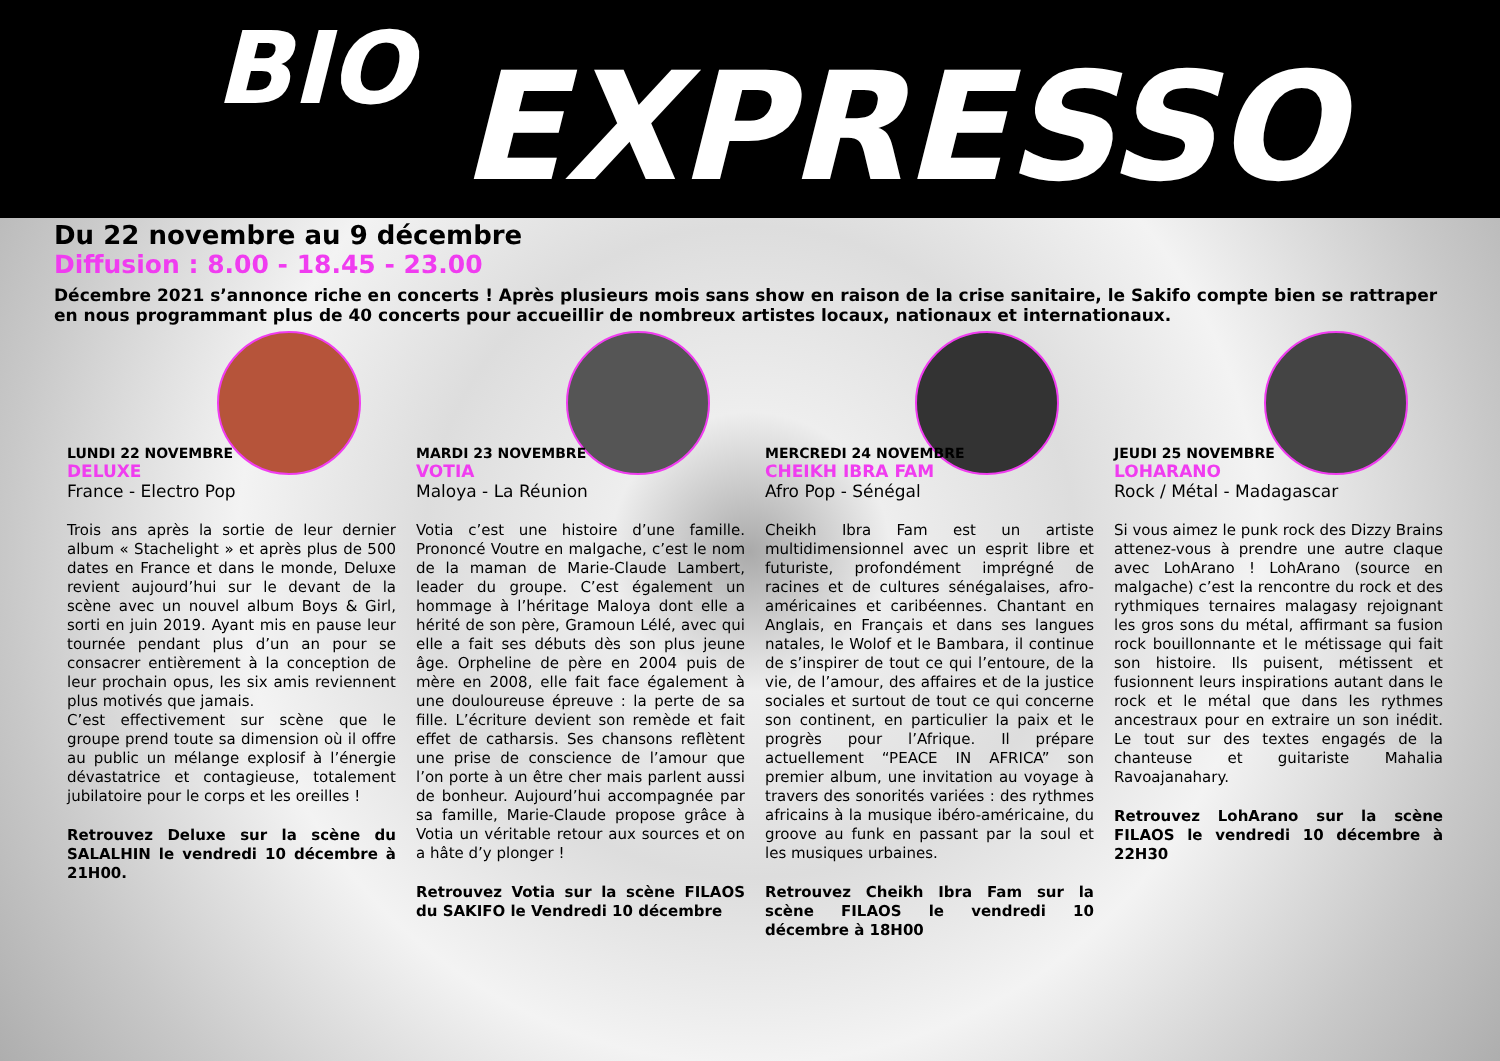BIO EXPRESSO
Du 22 novembre au 9 décembre
Diffusion : 8.00 - 18.45 - 23.00
Décembre 2021 s’annonce riche en concerts ! Après plusieurs mois sans show en raison de la crise sanitaire, le Sakifo compte bien se rattraper en nous programmant plus de 40 concerts pour accueillir de nombreux artistes locaux, nationaux et internationaux.
LUNDI 22 NOVEMBRE
DELUXE
France - Electro Pop
Trois ans après la sortie de leur dernier album « Stachelight » et après plus de 500 dates en France et dans le monde, Deluxe revient aujourd’hui sur le devant de la scène avec un nouvel album Boys & Girl, sorti en juin 2019. Ayant mis en pause leur tournée pendant plus d’un an pour se consacrer entièrement à la conception de leur prochain opus, les six amis reviennent plus motivés que jamais.
C’est effectivement sur scène que le groupe prend toute sa dimension où il offre au public un mélange explosif à l’énergie dévastatrice et contagieuse, totalement jubilatoire pour le corps et les oreilles !
Retrouvez Deluxe sur la scène du SALALHIN le vendredi 10 décembre à 21H00.
MARDI 23 NOVEMBRE
VOTIA
Maloya - La Réunion
Votia c’est une histoire d’une famille. Prononcé Voutre en malgache, c’est le nom de la maman de Marie-Claude Lambert, leader du groupe. C’est également un hommage à l’héritage Maloya dont elle a hérité de son père, Gramoun Lélé, avec qui elle a fait ses débuts dès son plus jeune âge. Orpheline de père en 2004 puis de mère en 2008, elle fait face également à une douloureuse épreuve : la perte de sa fille. L’écriture devient son remède et fait effet de catharsis. Ses chansons reflètent une prise de conscience de l’amour que l’on porte à un être cher mais parlent aussi de bonheur. Aujourd’hui accompagnée par sa famille, Marie-Claude propose grâce à Votia un véritable retour aux sources et on a hâte d’y plonger !
Retrouvez Votia sur la scène FILAOS du SAKIFO le Vendredi 10 décembre
MERCREDI 24 NOVEMBRE
CHEIKH IBRA FAM
Afro Pop - Sénégal
Cheikh Ibra Fam est un artiste multidimensionnel avec un esprit libre et futuriste, profondément imprégné de racines et de cultures sénégalaises, afro-américaines et caribéennes. Chantant en Anglais, en Français et dans ses langues natales, le Wolof et le Bambara, il continue de s’inspirer de tout ce qui l’entoure, de la vie, de l’amour, des affaires et de la justice sociales et surtout de tout ce qui concerne son continent, en particulier la paix et le progrès pour l’Afrique. Il prépare actuellement “PEACE IN AFRICA” son premier album, une invitation au voyage à travers des sonorités variées : des rythmes africains à la musique ibéro-américaine, du groove au funk en passant par la soul et les musiques urbaines.
Retrouvez Cheikh Ibra Fam sur la scène FILAOS le vendredi 10 décembre à 18H00
JEUDI 25 NOVEMBRE
LOHARANO
Rock / Métal - Madagascar
Si vous aimez le punk rock des Dizzy Brains attenez-vous à prendre une autre claque avec LohArano ! LohArano (source en malgache) c’est la rencontre du rock et des rythmiques ternaires malagasy rejoignant les gros sons du métal, affirmant sa fusion rock bouillonnante et le métissage qui fait son histoire. Ils puisent, métissent et fusionnent leurs inspirations autant dans le rock et le métal que dans les rythmes ancestraux pour en extraire un son inédit. Le tout sur des textes engagés de la chanteuse et guitariste Mahalia Ravoajanahary.
Retrouvez LohArano sur la scène FILAOS le vendredi 10 décembre à 22H30